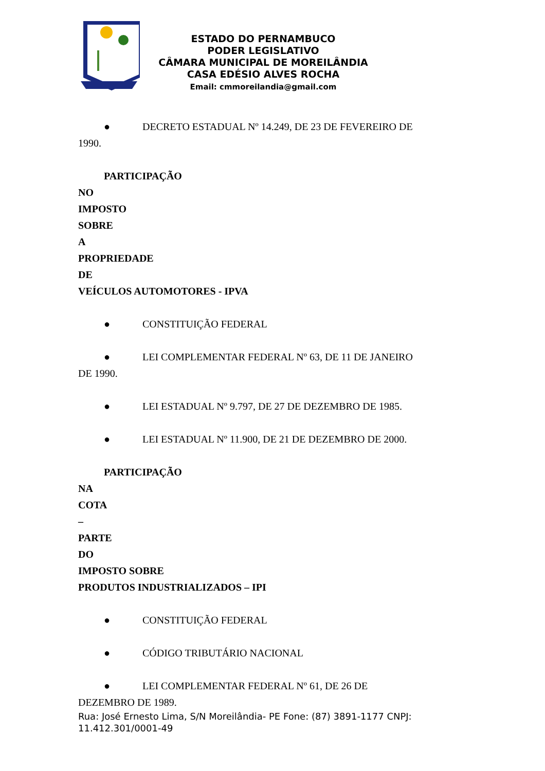ESTADO DO PERNAMBUCO
PODER LEGISLATIVO
CÂMARA MUNICIPAL DE MOREILÂNDIA
CASA EDÉSIO ALVES ROCHA
Email: cmmoreilandia@gmail.com
● DECRETO ESTADUAL Nº 14.249, DE 23 DE FEVEREIRO DE
1990.
PARTICIPAÇÃO
NO
IMPOSTO
SOBRE
A
PROPRIEDADE
DE
VEÍCULOS AUTOMOTORES - IPVA
● CONSTITUIÇÃO FEDERAL
● LEI COMPLEMENTAR FEDERAL Nº 63, DE 11 DE JANEIRO
DE 1990.
● LEI ESTADUAL Nº 9.797, DE 27 DE DEZEMBRO DE 1985.
● LEI ESTADUAL Nº 11.900, DE 21 DE DEZEMBRO DE 2000.
PARTICIPAÇÃO
NA
COTA
–
PARTE
DO
IMPOSTO SOBRE
PRODUTOS INDUSTRIALIZADOS – IPI
● CONSTITUIÇÃO FEDERAL
● CÓDIGO TRIBUTÁRIO NACIONAL
● LEI COMPLEMENTAR FEDERAL Nº 61, DE 26 DE
DEZEMBRO DE 1989.
Rua: José Ernesto Lima, S/N Moreilândia- PE Fone: (87) 3891-1177 CNPJ: 11.412.301/0001-49